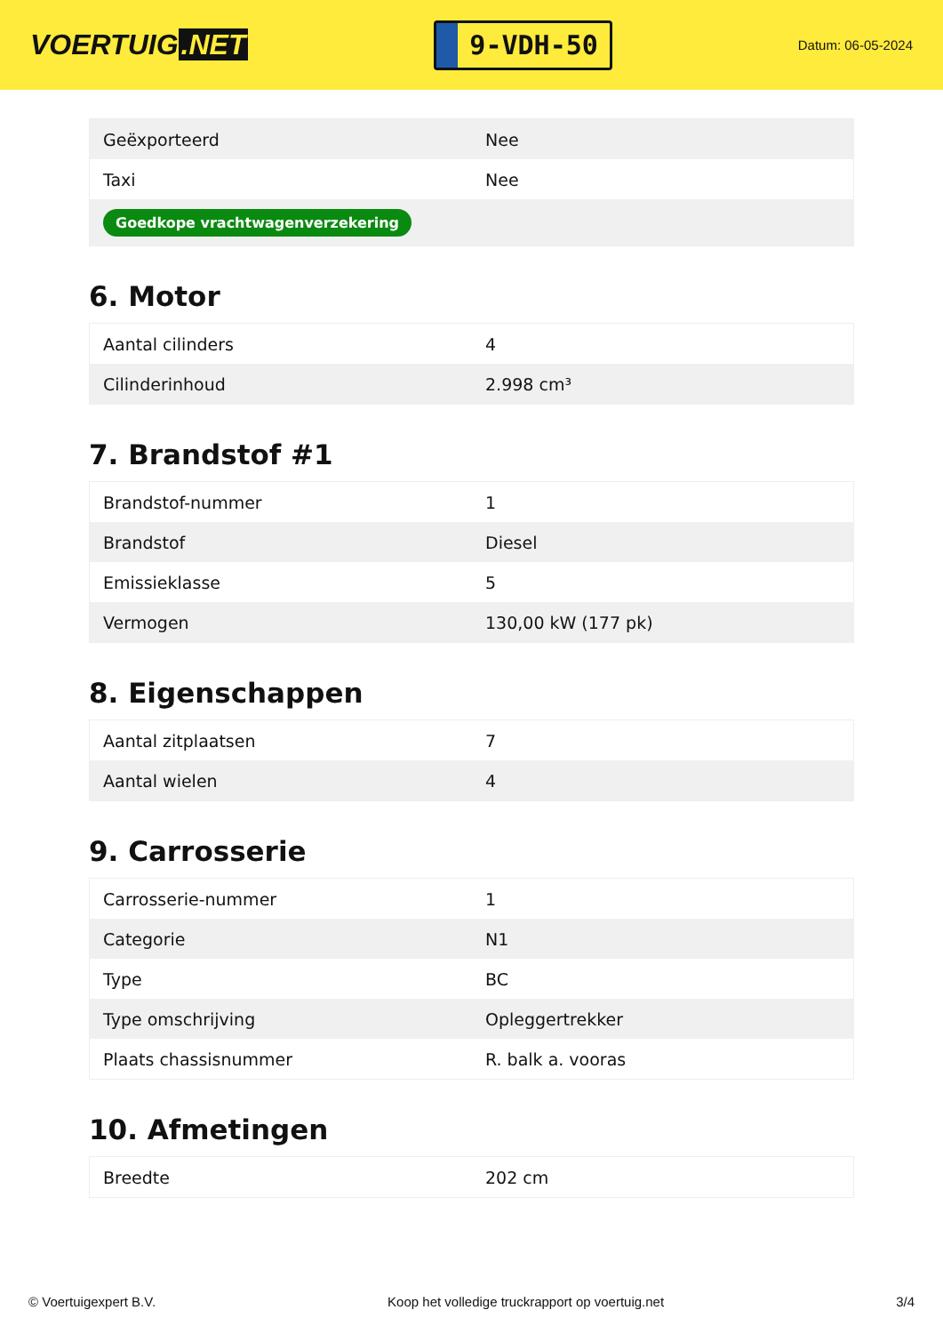VOERTUIG.NET
9-VDH-50
Datum: 06-05-2024
| Geëxporteerd | Nee |
| Taxi | Nee |
| Goedkope vrachtwagenverzekering | |
6. Motor
| Aantal cilinders | 4 |
| Cilinderinhoud | 2.998 cm³ |
7. Brandstof #1
| Brandstof-nummer | 1 |
| Brandstof | Diesel |
| Emissieklasse | 5 |
| Vermogen | 130,00 kW (177 pk) |
8. Eigenschappen
| Aantal zitplaatsen | 7 |
| Aantal wielen | 4 |
9. Carrosserie
| Carrosserie-nummer | 1 |
| Categorie | N1 |
| Type | BC |
| Type omschrijving | Opleggertrekker |
| Plaats chassisnummer | R. balk a. vooras |
10. Afmetingen
| Breedte | 202 cm |
© Voertuigexpert B.V. Koop het volledige truckrapport op voertuig.net 3/4